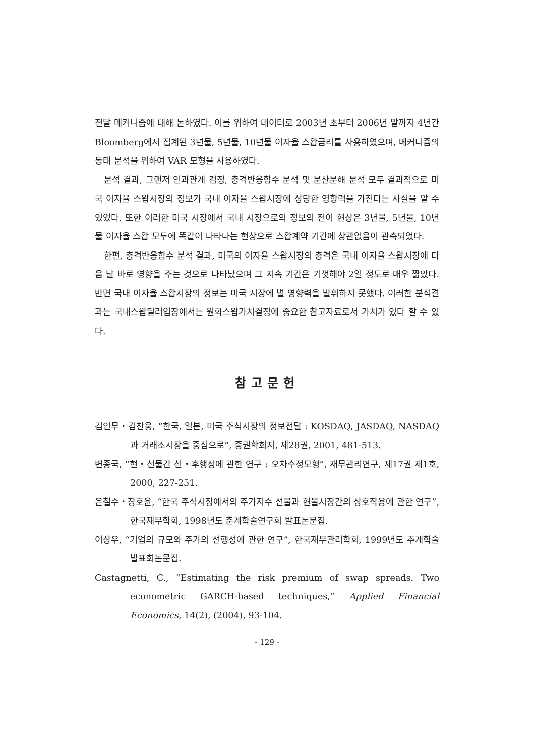전달 메커니즘에 대해 논하였다. 이를 위하여 데이터로 2003년 초부터 2006년 말까지 4년간 Bloomberg에서 집계된 3년물, 5년물, 10년물 이자율 스왑금리를 사용하였으며, 메커니즘의 동태 분석을 위하여 VAR 모형을 사용하였다.
분석 결과, 그랜저 인과관계 검정, 충격반응함수 분석 및 분산분해 분석 모두 결과적으로 미국 이자율 스왑시장의 정보가 국내 이자율 스왑시장에 상당한 영향력을 가진다는 사실을 알 수 있었다. 또한 이러한 미국 시장에서 국내 시장으로의 정보의 전이 현상은 3년물, 5년물, 10년물 이자율 스왑 모두에 똑같이 나타나는 현상으로 스왑계약 기간에 상관없음이 관측되었다.
한편, 충격반응함수 분석 결과, 미국의 이자율 스왑시장의 충격은 국내 이자율 스왑시장에 다음 날 바로 영향을 주는 것으로 나타났으며 그 지속 기간은 기껏해야 2일 정도로 매우 짧았다. 반면 국내 이자율 스왑시장의 정보는 미국 시장에 별 영향력을 발휘하지 못했다. 이러한 분석결과는 국내스왑딜러입장에서는 원화스왑가치결정에 중요한 참고자료로서 가치가 있다 할 수 있다.
참고문헌
김인무・김찬웅, “한국, 일본, 미국 주식시장의 정보전달 : KOSDAQ, JASDAQ, NASDAQ과 거래소시장을 중심으로”, 증권학회지, 제28권, 2001, 481-513.
변종국, “현・선물간 선・후행성에 관한 연구 : 오차수정모형”, 재무관리연구, 제17권 제1호, 2000, 227-251.
은철수・장호윤, “한국 주식시장에서의 주가지수 선물과 현물시장간의 상호작용에 관한 연구”, 한국재무학회, 1998년도 춘계학술연구회 발표논문집.
이상우, “기업의 규모와 주가의 선행성에 관한 연구”, 한국재무관리학회, 1999년도 추계학술 발표회논문집.
Castagnetti, C., “Estimating the risk premium of swap spreads. Two econometric GARCH-based techniques,” Applied Financial Economics, 14(2), (2004), 93-104.
- 129 -